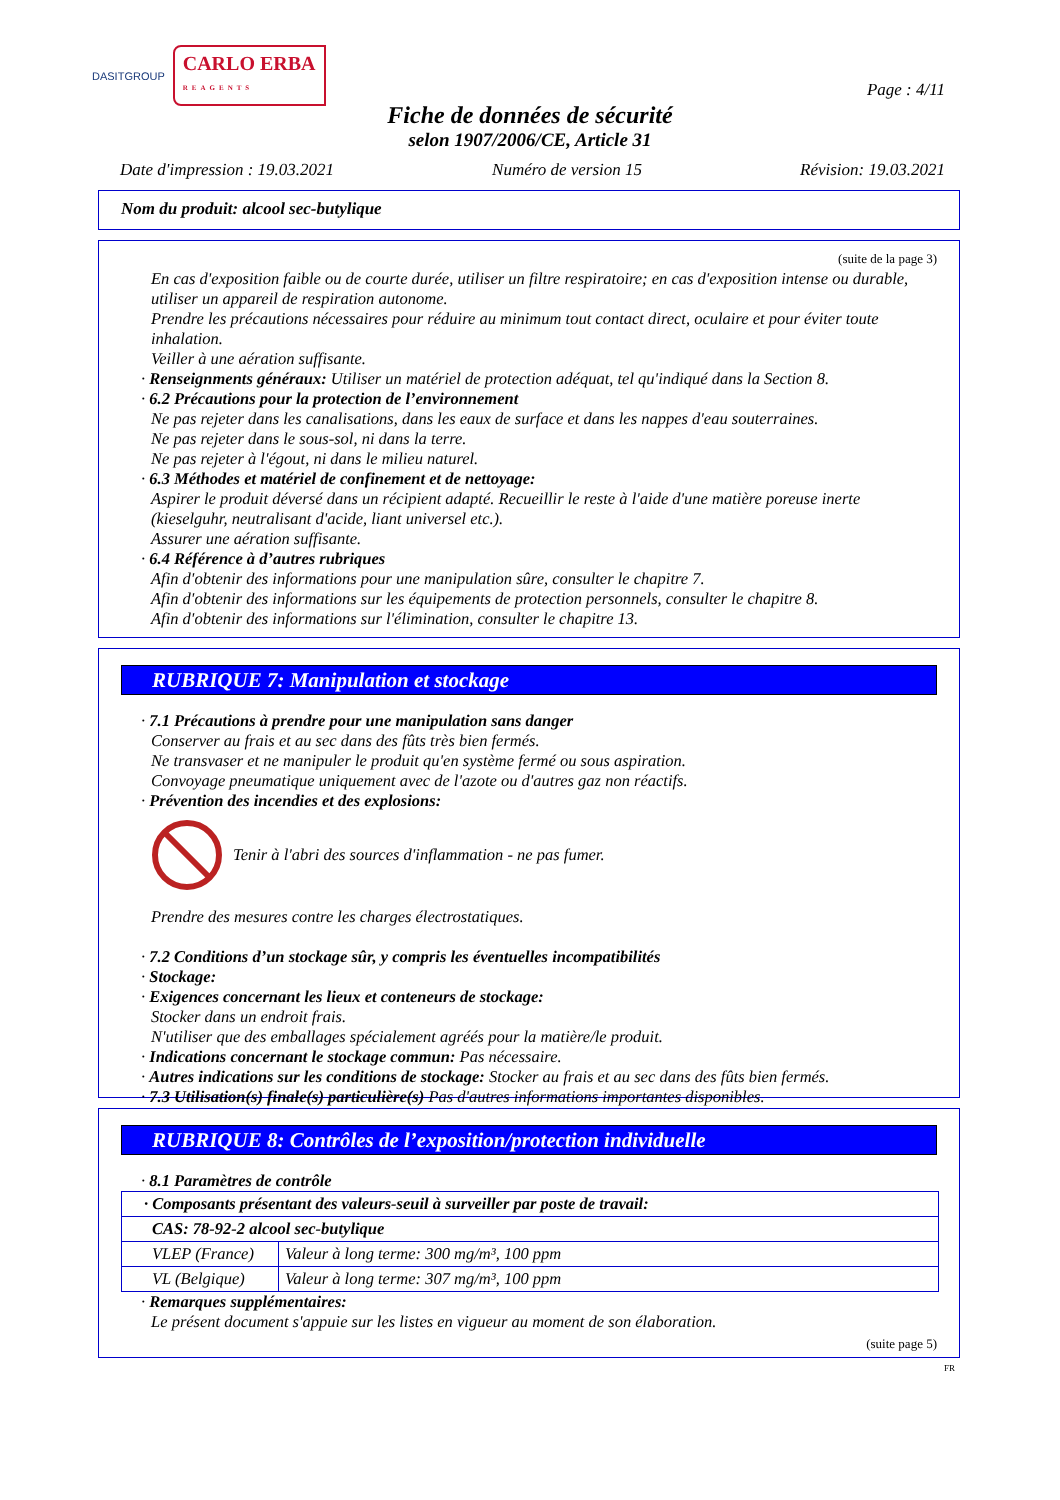DASITGROUP CARLO ERBA
REAGENTS
Page : 4/11
Fiche de données de sécurité
selon 1907/2006/CE, Article 31
Date d'impression : 19.03.2021 Numéro de version 15 Révision: 19.03.2021
Nom du produit: alcool sec-butylique
(suite de la page 3)
En cas d'exposition faible ou de courte durée, utiliser un filtre respiratoire; en cas d'exposition intense ou durable, utiliser un appareil de respiration autonome.
Prendre les précautions nécessaires pour réduire au minimum tout contact direct, oculaire et pour éviter toute inhalation.
Veiller à une aération suffisante.
· Renseignments généraux: Utiliser un matériel de protection adéquat, tel qu'indiqué dans la Section 8.
· 6.2 Précautions pour la protection de l’environnement
Ne pas rejeter dans les canalisations, dans les eaux de surface et dans les nappes d'eau souterraines.
Ne pas rejeter dans le sous-sol, ni dans la terre.
Ne pas rejeter à l'égout, ni dans le milieu naturel.
· 6.3 Méthodes et matériel de confinement et de nettoyage:
Aspirer le produit déversé dans un récipient adapté. Recueillir le reste à l'aide d'une matière poreuse inerte (kieselguhr, neutralisant d'acide, liant universel etc.).
Assurer une aération suffisante.
· 6.4 Référence à d’autres rubriques
Afin d'obtenir des informations pour une manipulation sûre, consulter le chapitre 7.
Afin d'obtenir des informations sur les équipements de protection personnels, consulter le chapitre 8.
Afin d'obtenir des informations sur l'élimination, consulter le chapitre 13.
RUBRIQUE 7: Manipulation et stockage
· 7.1 Précautions à prendre pour une manipulation sans danger
Conserver au frais et au sec dans des fûts très bien fermés.
Ne transvaser et ne manipuler le produit qu'en système fermé ou sous aspiration.
Convoyage pneumatique uniquement avec de l'azote ou d'autres gaz non réactifs.
· Prévention des incendies et des explosions:
Tenir à l'abri des sources d'inflammation - ne pas fumer.
Prendre des mesures contre les charges électrostatiques.
· 7.2 Conditions d’un stockage sûr, y compris les éventuelles incompatibilités
· Stockage:
· Exigences concernant les lieux et conteneurs de stockage:
Stocker dans un endroit frais.
N'utiliser que des emballages spécialement agréés pour la matière/le produit.
· Indications concernant le stockage commun: Pas nécessaire.
· Autres indications sur les conditions de stockage: Stocker au frais et au sec dans des fûts bien fermés.
· 7.3 Utilisation(s) finale(s) particulière(s) Pas d'autres informations importantes disponibles.
RUBRIQUE 8: Contrôles de l’exposition/protection individuelle
· 8.1 Paramètres de contrôle
| · Composants présentant des valeurs-seuil à surveiller par poste de travail: | |
| CAS: 78-92-2 alcool sec-butylique | |
| VLEP (France) | Valeur à long terme: 300 mg/m³, 100 ppm |
| VL (Belgique) | Valeur à long terme: 307 mg/m³, 100 ppm |
· Remarques supplémentaires:
Le présent document s'appuie sur les listes en vigueur au moment de son élaboration.
(suite page 5)
FR